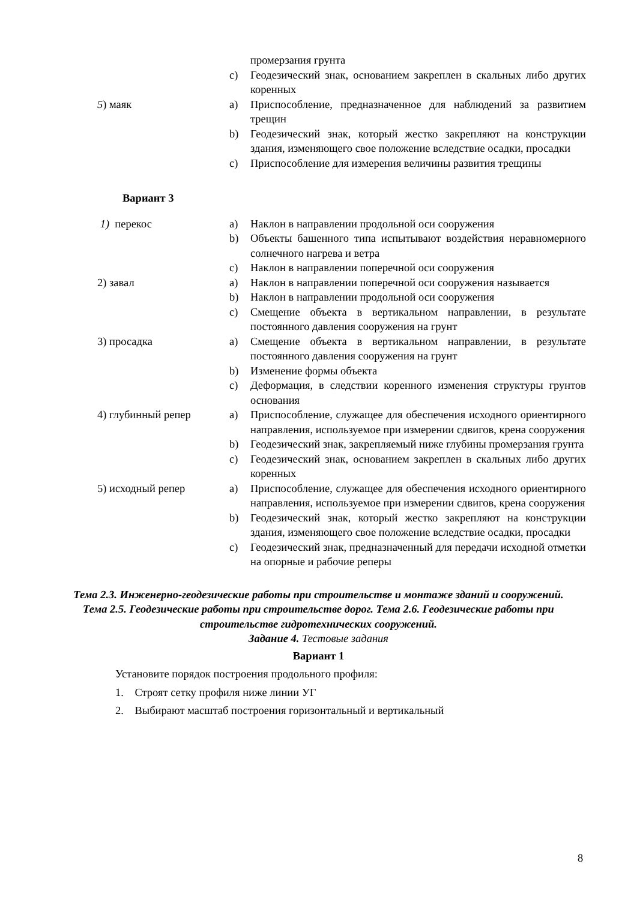промерзания грунта
c) Геодезический знак, основанием закреплен в скальных либо других коренных
5) маяк a) Приспособление, предназначенное для наблюдений за развитием трещин
b) Геодезический знак, который жестко закрепляют на конструкции здания, изменяющего свое положение вследствие осадки, просадки
c) Приспособление для измерения величины развития трещины
Вариант 3
1) перекос a) Наклон в направлении продольной оси сооружения
b) Объекты башенного типа испытывают воздействия неравномерного солнечного нагрева и ветра
c) Наклон в направлении поперечной оси сооружения
2) завал a) Наклон в направлении поперечной оси сооружения называется
b) Наклон в направлении продольной оси сооружения
c) Смещение объекта в вертикальном направлении, в результате постоянного давления сооружения на грунт
3) просадка a) Смещение объекта в вертикальном направлении, в результате постоянного давления сооружения на грунт
b) Изменение формы объекта
c) Деформация, в следствии коренного изменения структуры грунтов основания
4) глубинный репер a) Приспособление, служащее для обеспечения исходного ориентирного направления, используемое при измерении сдвигов, крена сооружения
b) Геодезический знак, закрепляемый ниже глубины промерзания грунта
c) Геодезический знак, основанием закреплен в скальных либо других коренных
5) исходный репер a) Приспособление, служащее для обеспечения исходного ориентирного направления, используемое при измерении сдвигов, крена сооружения
b) Геодезический знак, который жестко закрепляют на конструкции здания, изменяющего свое положение вследствие осадки, просадки
c) Геодезический знак, предназначенный для передачи исходной отметки на опорные и рабочие реперы
Тема 2.3. Инженерно-геодезические работы при строительстве и монтаже зданий и сооружений. Тема 2.5. Геодезические работы при строительстве дорог. Тема 2.6. Геодезические работы при строительстве гидротехнических сооружений.
Задание 4. Тестовые задания
Вариант 1
Установите порядок построения продольного профиля:
1. Строят сетку профиля ниже линии УГ
2. Выбирают масштаб построения горизонтальный и вертикальный
8